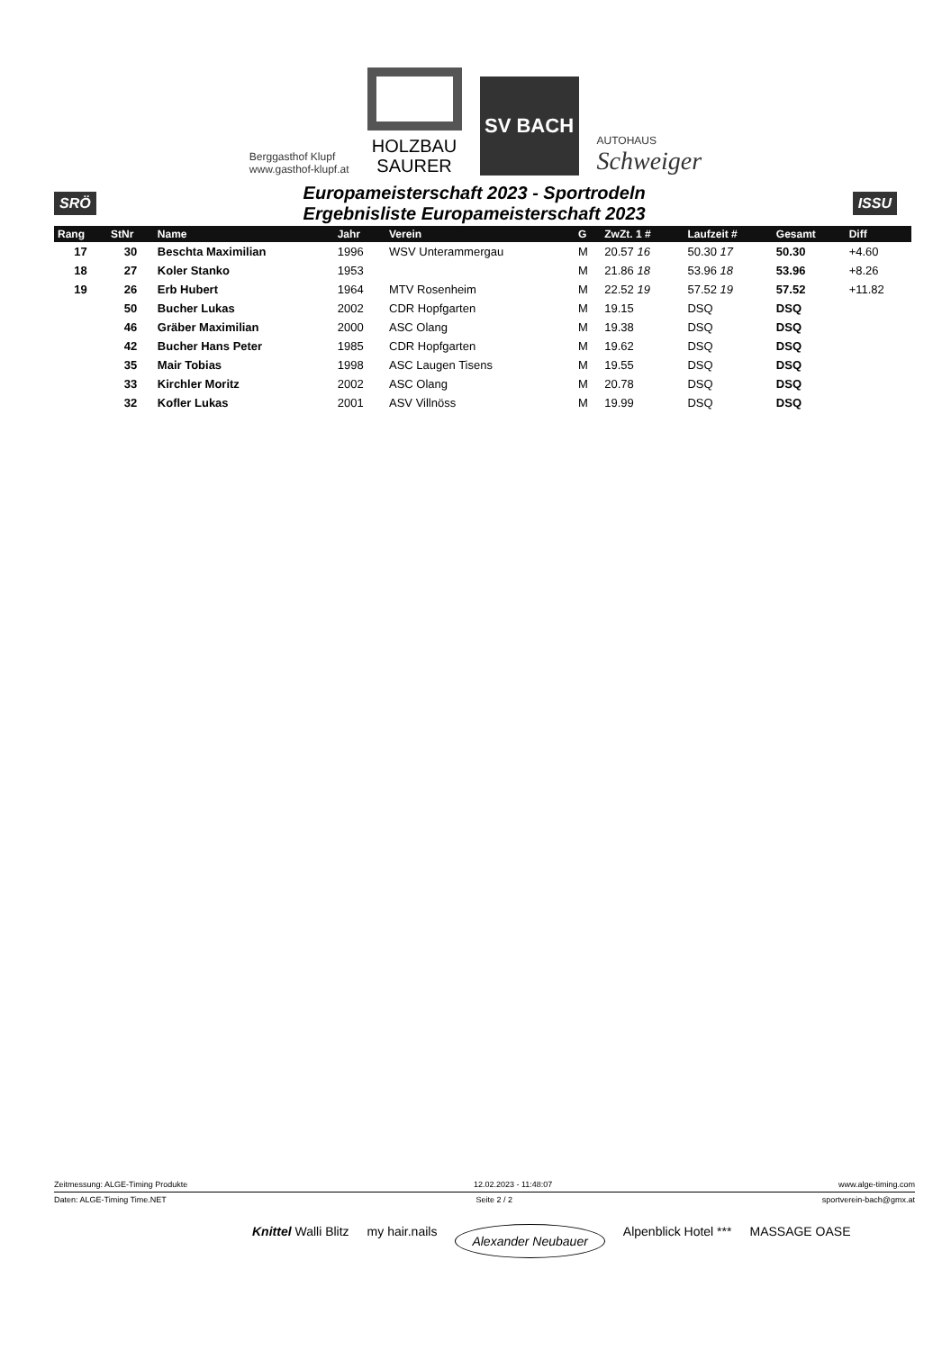Berggasthof Klupf
www.gasthof-klupf.at
HOLZBAU
SAURER
SV BACH
AUTOHAUS
Schweiger
SRÖ
Europameisterschaft 2023 - Sportrodeln
Ergebnisliste Europameisterschaft 2023
ISSU
| Rang | StNr | Name | Jahr | Verein | G | ZwZt. 1 # | Laufzeit # | Gesamt | Diff |
| --- | --- | --- | --- | --- | --- | --- | --- | --- | --- |
| 17 | 30 | Beschta Maximilian | 1996 | WSV Unterammergau | M | 20.57 16 | 50.30 17 | 50.30 | +4.60 |
| 18 | 27 | Koler Stanko | 1953 | | M | 21.86 18 | 53.96 18 | 53.96 | +8.26 |
| 19 | 26 | Erb Hubert | 1964 | MTV Rosenheim | M | 22.52 19 | 57.52 19 | 57.52 | +11.82 |
| | 50 | Bucher Lukas | 2002 | CDR Hopfgarten | M | 19.15 | DSQ | DSQ | |
| | 46 | Gräber Maximilian | 2000 | ASC Olang | M | 19.38 | DSQ | DSQ | |
| | 42 | Bucher Hans Peter | 1985 | CDR Hopfgarten | M | 19.62 | DSQ | DSQ | |
| | 35 | Mair Tobias | 1998 | ASC Laugen Tisens | M | 19.55 | DSQ | DSQ | |
| | 33 | Kirchler Moritz | 2002 | ASC Olang | M | 20.78 | DSQ | DSQ | |
| | 32 | Kofler Lukas | 2001 | ASV Villnöss | M | 19.99 | DSQ | DSQ | |
Zeitmessung: ALGE-Timing Produkte 12.02.2023 - 11:48:07 www.alge-timing.com
Daten: ALGE-Timing Time.NET Seite 2 / 2 sportverein-bach@gmx.at
Knittel Walli Blitz my hair.nails Alexander Neubauer Alpenblick Hotel *** MASSAGE OASE